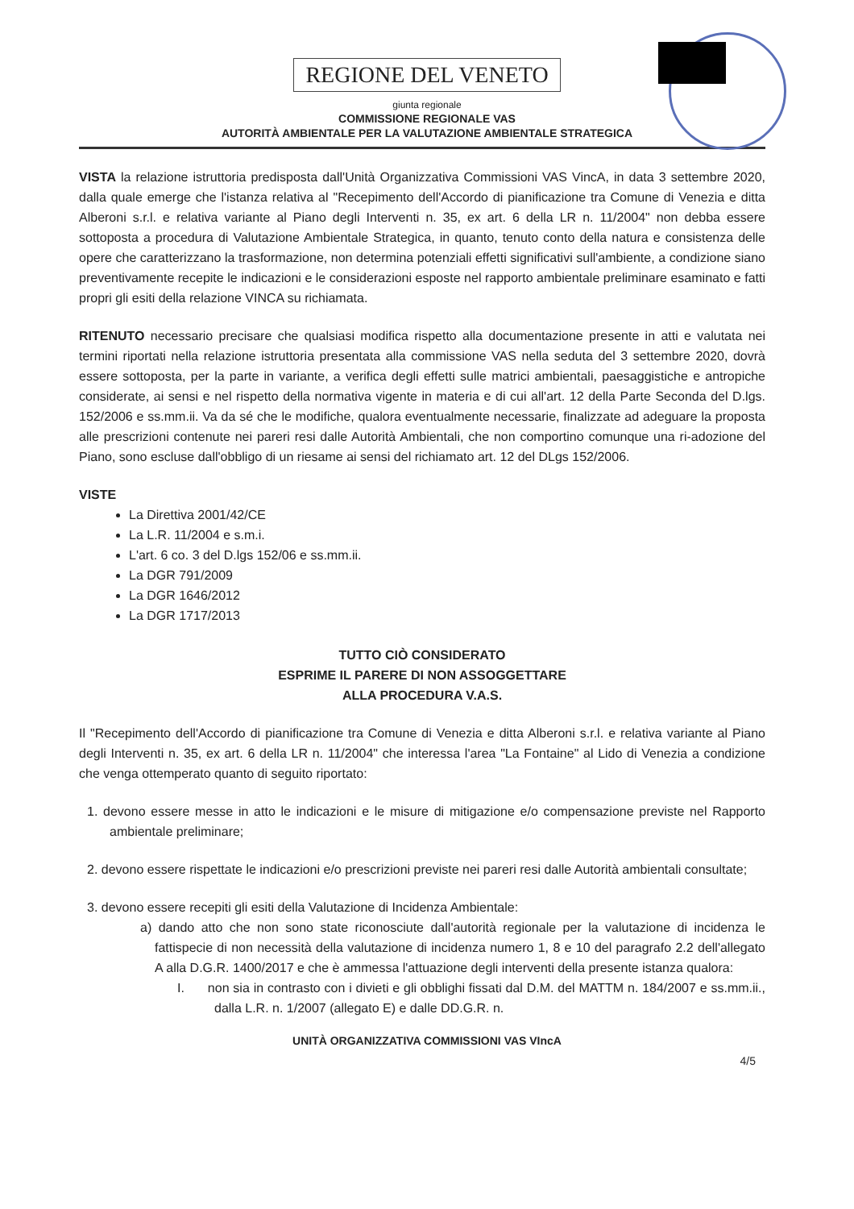REGIONE DEL VENETO
giunta regionale
COMMISSIONE REGIONALE VAS
AUTORITÀ AMBIENTALE PER LA VALUTAZIONE AMBIENTALE STRATEGICA
VISTA la relazione istruttoria predisposta dall'Unità Organizzativa Commissioni VAS VincA, in data 3 settembre 2020, dalla quale emerge che l'istanza relativa al "Recepimento dell'Accordo di pianificazione tra Comune di Venezia e ditta Alberoni s.r.l. e relativa variante al Piano degli Interventi n. 35, ex art. 6 della LR n. 11/2004" non debba essere sottoposta a procedura di Valutazione Ambientale Strategica, in quanto, tenuto conto della natura e consistenza delle opere che caratterizzano la trasformazione, non determina potenziali effetti significativi sull'ambiente, a condizione siano preventivamente recepite le indicazioni e le considerazioni esposte nel rapporto ambientale preliminare esaminato e fatti propri gli esiti della relazione VINCA su richiamata.
RITENUTO necessario precisare che qualsiasi modifica rispetto alla documentazione presente in atti e valutata nei termini riportati nella relazione istruttoria presentata alla commissione VAS nella seduta del 3 settembre 2020, dovrà essere sottoposta, per la parte in variante, a verifica degli effetti sulle matrici ambientali, paesaggistiche e antropiche considerate, ai sensi e nel rispetto della normativa vigente in materia e di cui all'art. 12 della Parte Seconda del D.lgs. 152/2006 e ss.mm.ii. Va da sé che le modifiche, qualora eventualmente necessarie, finalizzate ad adeguare la proposta alle prescrizioni contenute nei pareri resi dalle Autorità Ambientali, che non comportino comunque una ri-adozione del Piano, sono escluse dall'obbligo di un riesame ai sensi del richiamato art. 12 del DLgs 152/2006.
VISTE
La Direttiva 2001/42/CE
La L.R. 11/2004 e s.m.i.
L'art. 6 co. 3 del D.lgs 152/06 e ss.mm.ii.
La DGR 791/2009
La DGR 1646/2012
La DGR 1717/2013
TUTTO CIÒ CONSIDERATO
ESPRIME IL PARERE DI NON ASSOGGETTARE
ALLA PROCEDURA V.A.S.
Il "Recepimento dell'Accordo di pianificazione tra Comune di Venezia e ditta Alberoni s.r.l. e relativa variante al Piano degli Interventi n. 35, ex art. 6 della LR n. 11/2004" che interessa l'area "La Fontaine" al Lido di Venezia a condizione che venga ottemperato quanto di seguito riportato:
1. devono essere messe in atto le indicazioni e le misure di mitigazione e/o compensazione previste nel Rapporto ambientale preliminare;
2. devono essere rispettate le indicazioni e/o prescrizioni previste nei pareri resi dalle Autorità ambientali consultate;
3. devono essere recepiti gli esiti della Valutazione di Incidenza Ambientale:
a) dando atto che non sono state riconosciute dall'autorità regionale per la valutazione di incidenza le fattispecie di non necessità della valutazione di incidenza numero 1, 8 e 10 del paragrafo 2.2 dell'allegato A alla D.G.R. 1400/2017 e che è ammessa l'attuazione degli interventi della presente istanza qualora:
I. non sia in contrasto con i divieti e gli obblighi fissati dal D.M. del MATTM n. 184/2007 e ss.mm.ii., dalla L.R. n. 1/2007 (allegato E) e dalle DD.G.R. n.
UNITÀ ORGANIZZATIVA COMMISSIONI VAS VIncA
4/5